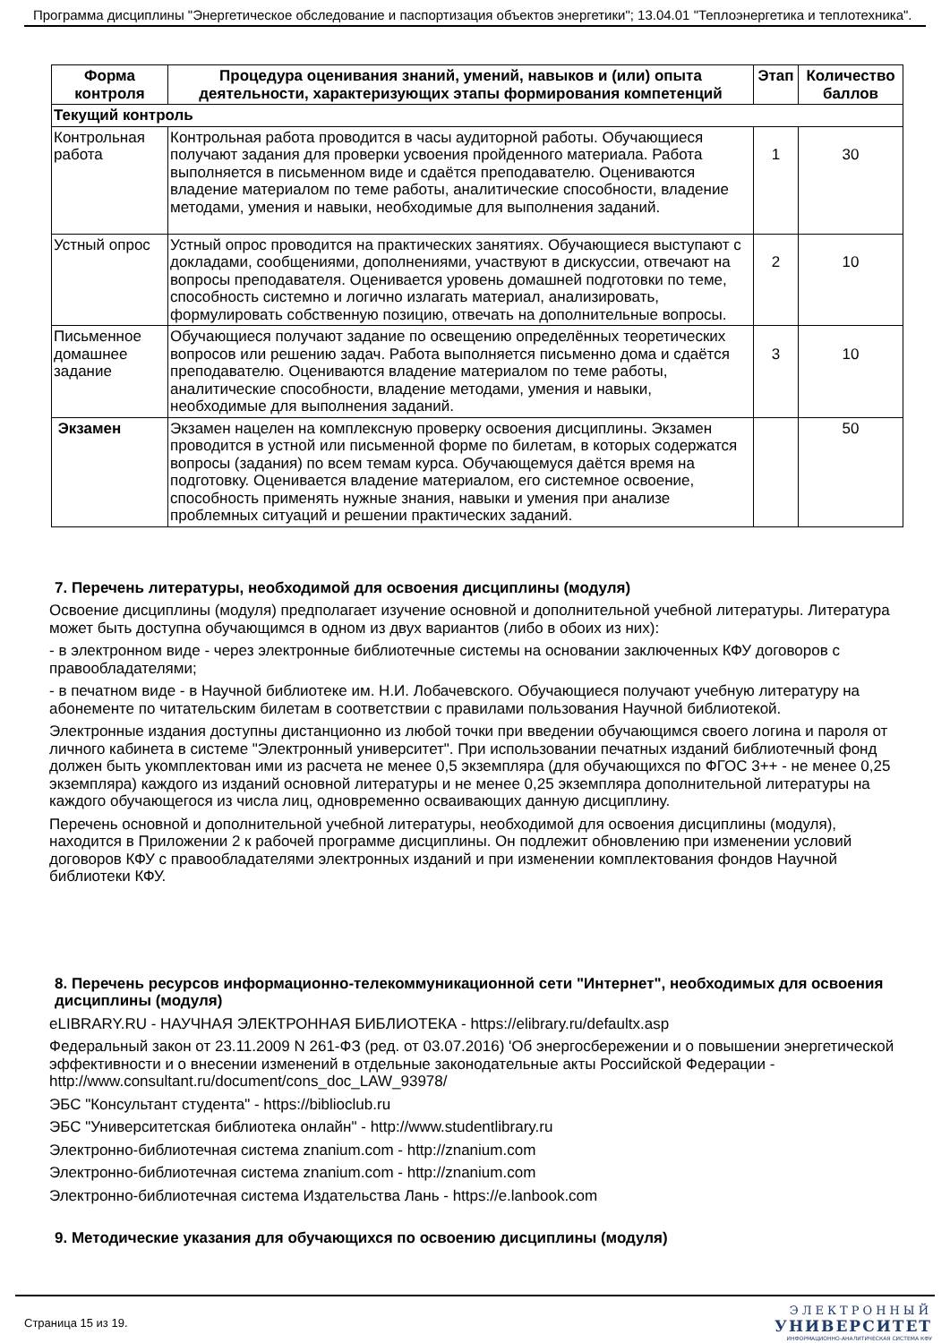Программа дисциплины "Энергетическое обследование и паспортизация объектов энергетики"; 13.04.01 "Теплоэнергетика и теплотехника".
| Форма контроля | Процедура оценивания знаний, умений, навыков и (или) опыта деятельности, характеризующих этапы формирования компетенций | Этап | Количество баллов |
| --- | --- | --- | --- |
| Текущий контроль | | | |
| Контрольная работа | Контрольная работа проводится в часы аудиторной работы. Обучающиеся получают задания для проверки усвоения пройденного материала. Работа выполняется в письменном виде и сдаётся преподавателю. Оцениваются владение материалом по теме работы, аналитические способности, владение методами, умения и навыки, необходимые для выполнения заданий. | 1 | 30 |
| Устный опрос | Устный опрос проводится на практических занятиях. Обучающиеся выступают с докладами, сообщениями, дополнениями, участвуют в дискуссии, отвечают на вопросы преподавателя. Оценивается уровень домашней подготовки по теме, способность системно и логично излагать материал, анализировать, формулировать собственную позицию, отвечать на дополнительные вопросы. | 2 | 10 |
| Письменное домашнее задание | Обучающиеся получают задание по освещению определённых теоретических вопросов или решению задач. Работа выполняется письменно дома и сдаётся преподавателю. Оцениваются владение материалом по теме работы, аналитические способности, владение методами, умения и навыки, необходимые для выполнения заданий. | 3 | 10 |
| Экзамен | Экзамен нацелен на комплексную проверку освоения дисциплины. Экзамен проводится в устной или письменной форме по билетам, в которых содержатся вопросы (задания) по всем темам курса. Обучающемуся даётся время на подготовку. Оценивается владение материалом, его системное освоение, способность применять нужные знания, навыки и умения при анализе проблемных ситуаций и решении практических заданий. | | 50 |
7. Перечень литературы, необходимой для освоения дисциплины (модуля)
Освоение дисциплины (модуля) предполагает изучение основной и дополнительной учебной литературы. Литература может быть доступна обучающимся в одном из двух вариантов (либо в обоих из них):
- в электронном виде - через электронные библиотечные системы на основании заключенных КФУ договоров с правообладателями;
- в печатном виде - в Научной библиотеке им. Н.И. Лобачевского. Обучающиеся получают учебную литературу на абонементе по читательским билетам в соответствии с правилами пользования Научной библиотекой.
Электронные издания доступны дистанционно из любой точки при введении обучающимся своего логина и пароля от личного кабинета в системе "Электронный университет". При использовании печатных изданий библиотечный фонд должен быть укомплектован ими из расчета не менее 0,5 экземпляра (для обучающихся по ФГОС 3++ - не менее 0,25 экземпляра) каждого из изданий основной литературы и не менее 0,25 экземпляра дополнительной литературы на каждого обучающегося из числа лиц, одновременно осваивающих данную дисциплину.
Перечень основной и дополнительной учебной литературы, необходимой для освоения дисциплины (модуля), находится в Приложении 2 к рабочей программе дисциплины. Он подлежит обновлению при изменении условий договоров КФУ с правообладателями электронных изданий и при изменении комплектования фондов Научной библиотеки КФУ.
8. Перечень ресурсов информационно-телекоммуникационной сети "Интернет", необходимых для освоения дисциплины (модуля)
eLIBRARY.RU - НАУЧНАЯ ЭЛЕКТРОННАЯ БИБЛИОТЕКА - https://elibrary.ru/defaultx.asp
Федеральный закон от 23.11.2009 N 261-ФЗ (ред. от 03.07.2016) 'Об энергосбережении и о повышении энергетической эффективности и о внесении изменений в отдельные законодательные акты Российской Федерации - http://www.consultant.ru/document/cons_doc_LAW_93978/
ЭБС "Консультант студента" - https://biblioclub.ru
ЭБС "Университетская библиотека онлайн" - http://www.studentlibrary.ru
Электронно-библиотечная система znanium.com - http://znanium.com
Электронно-библиотечная система znanium.com - http://znanium.com
Электронно-библиотечная система Издательства Лань - https://e.lanbook.com
9. Методические указания для обучающихся по освоению дисциплины (модуля)
Страница 15 из 19.
ЭЛЕКТРОННЫЙ
УНИВЕРСИТЕТ
ИНФОРМАЦИОННО-АНАЛИТИЧЕСКАЯ СИСТЕМА КФУ